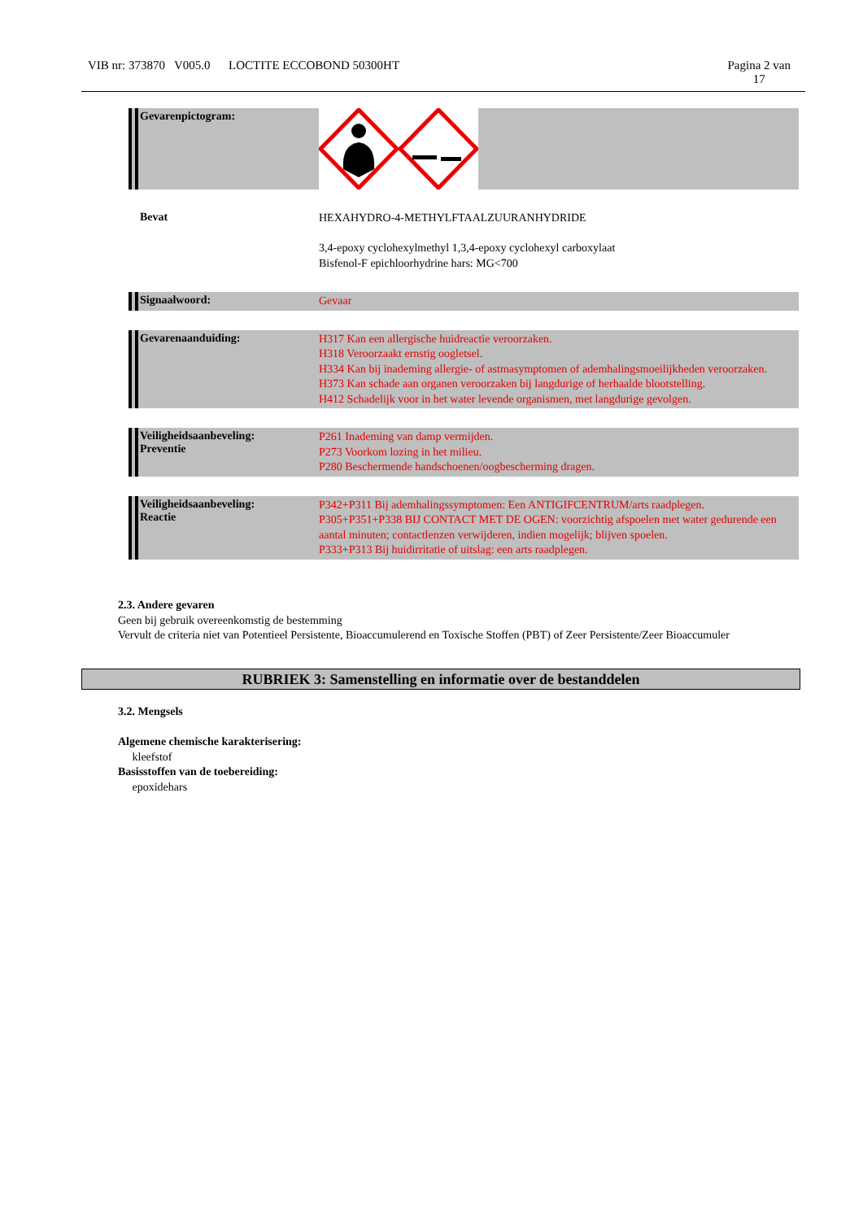VIB nr: 373870 V005.0 LOCTITE ECCOBOND 50300HT Pagina 2 van
17
Gevarenpictogram:
Bevat
HEXAHYDRO-4-METHYLFTAALZUURANHYDRIDE
3,4-epoxy cyclohexylmethyl 1,3,4-epoxy cyclohexyl carboxylaat
Bisfenol-F epichloorhydrine hars: MG<700
Signaalwoord:
Gevaar
Gevarenaanduiding:
H317 Kan een allergische huidreactie veroorzaken.
H318 Veroorzaakt ernstig oogletsel.
H334 Kan bij inademing allergie- of astmasymptomen of ademhalingsmoeilijkheden veroorzaken.
H373 Kan schade aan organen veroorzaken bij langdurige of herhaalde blootstelling.
H412 Schadelijk voor in het water levende organismen, met langdurige gevolgen.
Veiligheidsaanbeveling:
Preventie
P261 Inademing van damp vermijden.
P273 Voorkom lozing in het milieu.
P280 Beschermende handschoenen/oogbescherming dragen.
Veiligheidsaanbeveling:
Reactie
P342+P311 Bij ademhalingssymptomen: Een ANTIGIFCENTRUM/arts raadplegen.
P305+P351+P338 BIJ CONTACT MET DE OGEN: voorzichtig afspoelen met water gedurende een aantal minuten; contactlenzen verwijderen, indien mogelijk; blijven spoelen.
P333+P313 Bij huidirritatie of uitslag: een arts raadplegen.
2.3. Andere gevaren
Geen bij gebruik overeenkomstig de bestemming
Vervult de criteria niet van Potentieel Persistente, Bioaccumulerend en Toxische Stoffen (PBT) of Zeer Persistente/Zeer Bioaccumuler
RUBRIEK 3: Samenstelling en informatie over de bestanddelen
3.2. Mengsels
Algemene chemische karakterisering:
kleefstof
Basisstoffen van de toebereiding:
epoxidehars